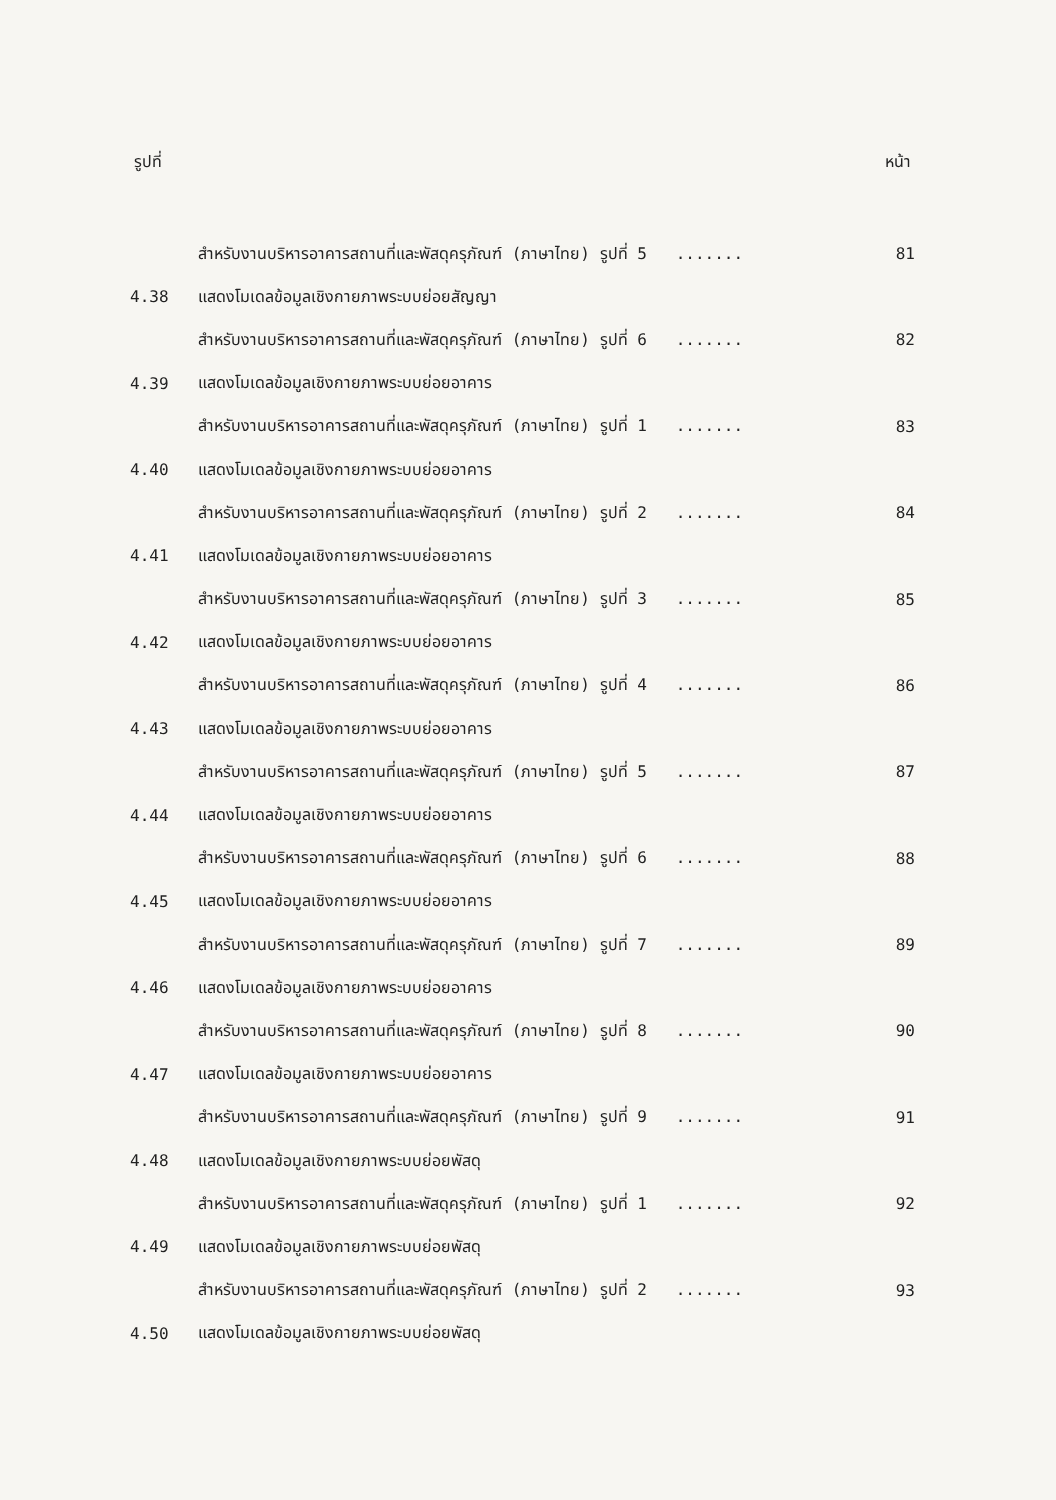รูปที่ หน้า
| | สำหรับงานบริหารอาคารสถานที่และพัสดุครุภัณฑ์ (ภาษาไทย) รูปที่ 5 ....... | 81 |
| 4.38 | แสดงโมเดลข้อมูลเชิงกายภาพระบบย่อยสัญญา | |
| | สำหรับงานบริหารอาคารสถานที่และพัสดุครุภัณฑ์ (ภาษาไทย) รูปที่ 6 ....... | 82 |
| 4.39 | แสดงโมเดลข้อมูลเชิงกายภาพระบบย่อยอาคาร | |
| | สำหรับงานบริหารอาคารสถานที่และพัสดุครุภัณฑ์ (ภาษาไทย) รูปที่ 1 ....... | 83 |
| 4.40 | แสดงโมเดลข้อมูลเชิงกายภาพระบบย่อยอาคาร | |
| | สำหรับงานบริหารอาคารสถานที่และพัสดุครุภัณฑ์ (ภาษาไทย) รูปที่ 2 ....... | 84 |
| 4.41 | แสดงโมเดลข้อมูลเชิงกายภาพระบบย่อยอาคาร | |
| | สำหรับงานบริหารอาคารสถานที่และพัสดุครุภัณฑ์ (ภาษาไทย) รูปที่ 3 ....... | 85 |
| 4.42 | แสดงโมเดลข้อมูลเชิงกายภาพระบบย่อยอาคาร | |
| | สำหรับงานบริหารอาคารสถานที่และพัสดุครุภัณฑ์ (ภาษาไทย) รูปที่ 4 ....... | 86 |
| 4.43 | แสดงโมเดลข้อมูลเชิงกายภาพระบบย่อยอาคาร | |
| | สำหรับงานบริหารอาคารสถานที่และพัสดุครุภัณฑ์ (ภาษาไทย) รูปที่ 5 ....... | 87 |
| 4.44 | แสดงโมเดลข้อมูลเชิงกายภาพระบบย่อยอาคาร | |
| | สำหรับงานบริหารอาคารสถานที่และพัสดุครุภัณฑ์ (ภาษาไทย) รูปที่ 6 ....... | 88 |
| 4.45 | แสดงโมเดลข้อมูลเชิงกายภาพระบบย่อยอาคาร | |
| | สำหรับงานบริหารอาคารสถานที่และพัสดุครุภัณฑ์ (ภาษาไทย) รูปที่ 7 ....... | 89 |
| 4.46 | แสดงโมเดลข้อมูลเชิงกายภาพระบบย่อยอาคาร | |
| | สำหรับงานบริหารอาคารสถานที่และพัสดุครุภัณฑ์ (ภาษาไทย) รูปที่ 8 ....... | 90 |
| 4.47 | แสดงโมเดลข้อมูลเชิงกายภาพระบบย่อยอาคาร | |
| | สำหรับงานบริหารอาคารสถานที่และพัสดุครุภัณฑ์ (ภาษาไทย) รูปที่ 9 ....... | 91 |
| 4.48 | แสดงโมเดลข้อมูลเชิงกายภาพระบบย่อยพัสดุ | |
| | สำหรับงานบริหารอาคารสถานที่และพัสดุครุภัณฑ์ (ภาษาไทย) รูปที่ 1 ....... | 92 |
| 4.49 | แสดงโมเดลข้อมูลเชิงกายภาพระบบย่อยพัสดุ | |
| | สำหรับงานบริหารอาคารสถานที่และพัสดุครุภัณฑ์ (ภาษาไทย) รูปที่ 2 ....... | 93 |
| 4.50 | แสดงโมเดลข้อมูลเชิงกายภาพระบบย่อยพัสดุ | |